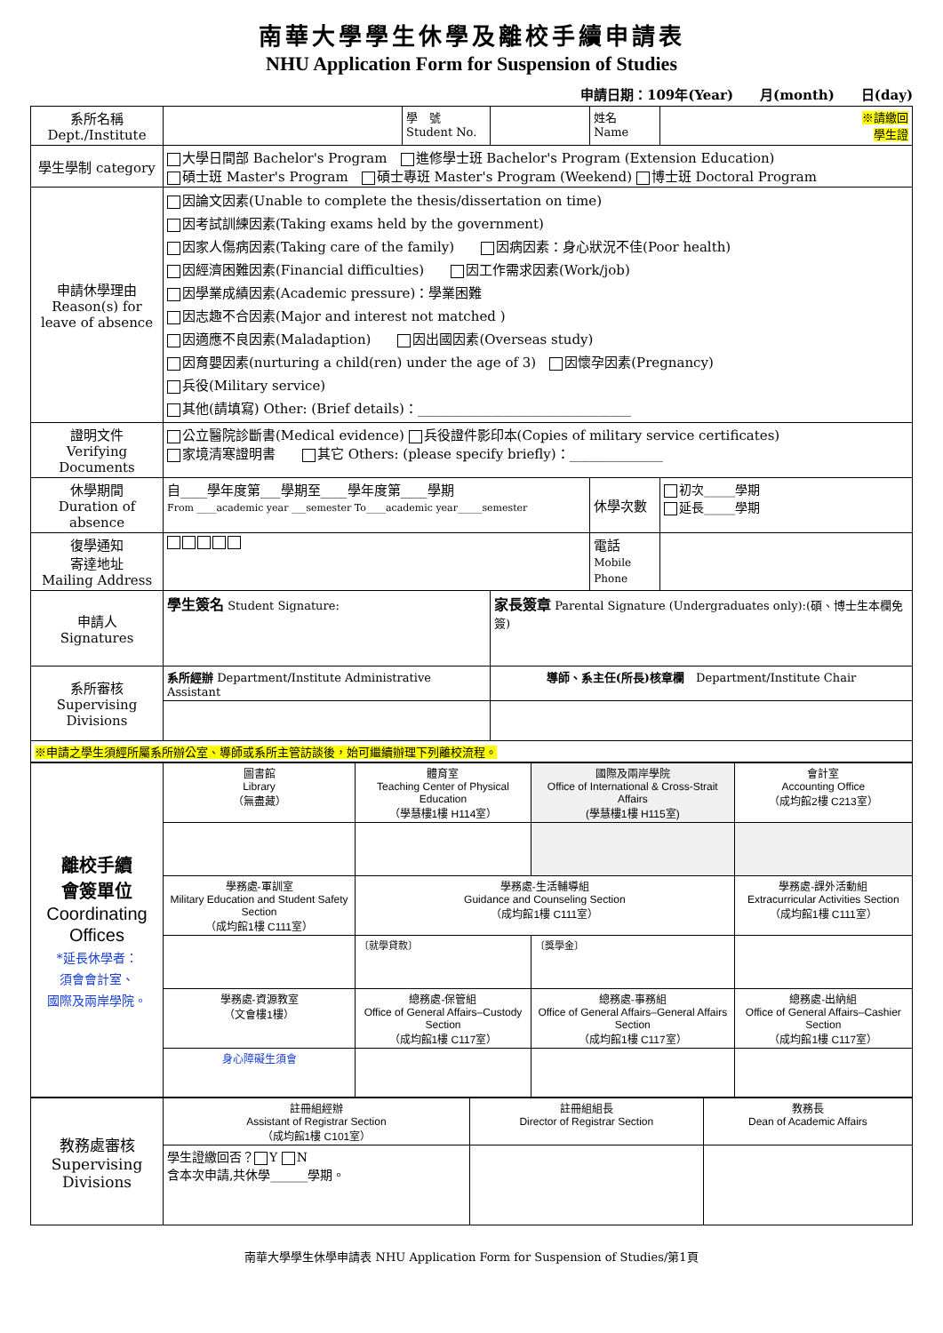南華大學學生休學及離校手續申請表
NHU Application Form for Suspension of Studies
申請日期：109年(Year)　　月(month)　　日(day)
| 系所名稱 Dept./Institute | | 學 號 Student No. | | 姓名 Name | ※請繳回 學生證 |
| 學生學制 category | 大學日間部 Bachelor's Program 進修學士班 Bachelor's Program (Extension Education) 碩士班 Master's Program 碩士專班 Master's Program (Weekend) 博士班 Doctoral Program | | | | |
| 申請休學理由 Reason(s) for leave of absence | 因論文因素(Unable to complete the thesis/dissertation on time) 因考試訓練因素(Taking exams held by the government) 因家人傷病因素(Taking care of the family) 因病因素：身心狀況不佳(Poor health) 因經濟困難因素(Financial difficulties) 因工作需求因素(Work/job) 因學業成績因素(Academic pressure)：學業困難 因志趣不合因素(Major and interest not matched ) 因適應不良因素(Maladaption) 因出國因素(Overseas study) 因育嬰因素(nurturing a child(ren) under the age of 3) 因懷孕因素(Pregnancy) 兵役(Military service) 其他(請填寫) Other: (Brief details)：________________________________ | | | | |
| 證明文件 Verifying Documents | 公立醫院診斷書(Medical evidence) 兵役證件影印本(Copies of military service certificates) 家境清寒證明書 其它 Others: (please specify briefly)：______________ | | | | |
| 休學期間 Duration of absence | 自____學年度第___學期至____學年度第____學期 From ____academic year ___semester To____academic year_____semester | | | 休學次數 | 初次_____學期 延長_____學期 |
| 復學通知 寄達地址 Mailing Address | | | | 電話 Mobile Phone | |
| 申請人 Signatures | 學生簽名 Student Signature: | | 家長簽章 Parental Signature (Undergraduates only):(碩、博士生本欄免簽) | | |
| 系所審核 Supervising Divisions | 系所經辦 Department/Institute Administrative Assistant | | 導師、系主任(所長)核章欄 Department/Institute Chair | | |
| ※申請之學生須經所屬系所辦公室、導師或系所主管訪談後，始可繼續辦理下列離校流程。 | | | | | |
| 離校手續 會簽單位 Coordinating Offices *延長休學者： 須會會計室、 國際及兩岸學院。 | 圖書館 Library （無盡藏） | 體育室 Teaching Center of Physical Education （學慧樓1樓 H114室） | 國際及兩岸學院 Office of International & Cross-Strait Affairs (學慧樓1樓 H115室) | 會計室 Accounting Office （成均館2樓 C213室） |
| | 學務處-軍訓室 Military Education and Student Safety Section （成均館1樓 C111室） | 學務處-生活輔導組 Guidance and Counseling Section （成均館1樓 C111室） | | 學務處-課外活動組 Extracurricular Activities Section （成均館1樓 C111室） |
| | | 〔就學貸款〕 | 〔獎學金〕 | |
| | 學務處-資源教室 （文會樓1樓） | 總務處-保管組 Office of General Affairs–Custody Section （成均館1樓 C117室） | 總務處-事務組 Office of General Affairs–General Affairs Section （成均館1樓 C117室） | 總務處-出納組 Office of General Affairs–Cashier Section （成均館1樓 C117室） |
| | 身心障礙生須會 | | | |
| 教務處審核 Supervising Divisions | 註冊組經辦 Assistant of Registrar Section （成均館1樓 C101室） | 註冊組組長 Director of Registrar Section | 教務長 Dean of Academic Affairs |
| | 學生證繳回否？ Y N 含本次申請,共休學______學期。 | | |
南華大學學生休學申請表 NHU Application Form for Suspension of Studies/第1頁